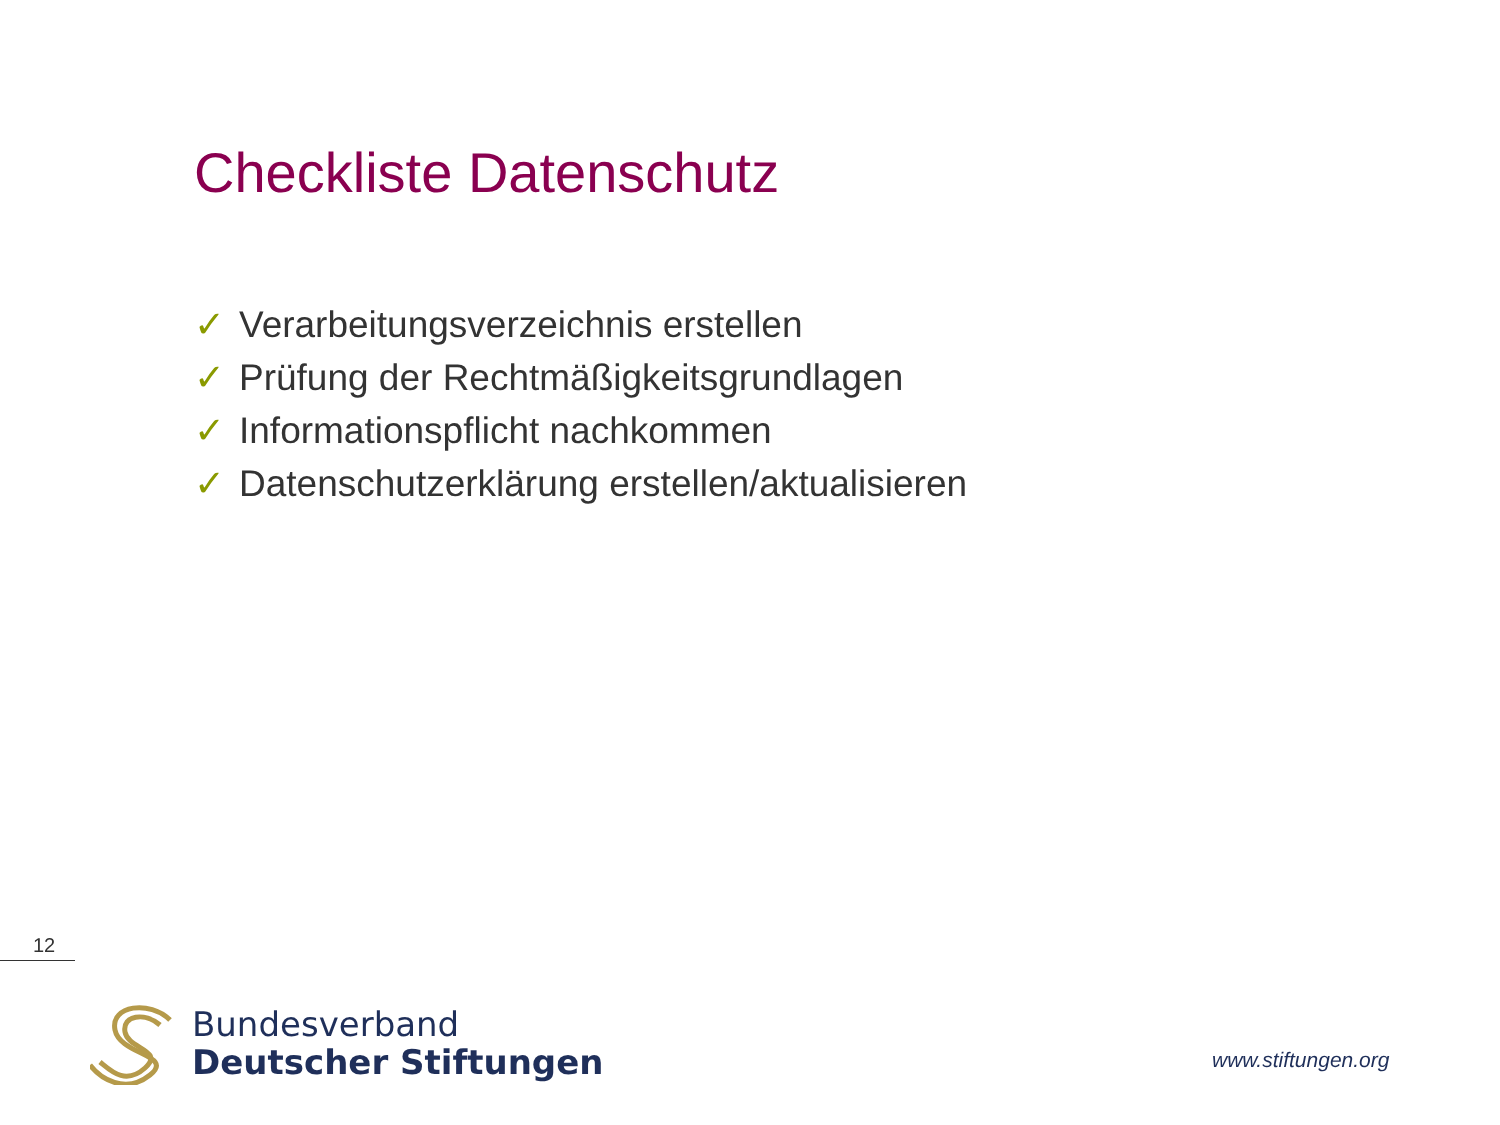Checkliste Datenschutz
✓ Verarbeitungsverzeichnis erstellen
✓ Prüfung der Rechtmäßigkeitsgrundlagen
✓ Informationspflicht nachkommen
✓ Datenschutzerklärung erstellen/aktualisieren
12
Bundesverband
Deutscher Stiftungen
www.stiftungen.org